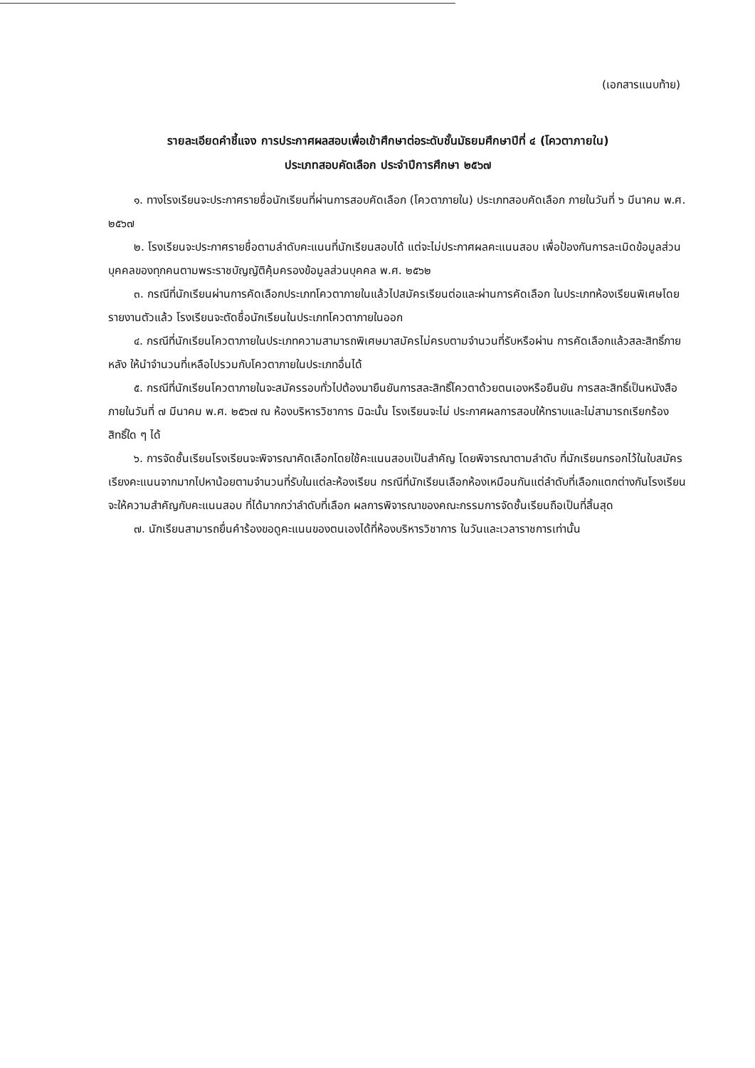(เอกสารแนบท้าย)
รายละเอียดคำชี้แจง การประกาศผลสอบเพื่อเข้าศึกษาต่อระดับชั้นมัธยมศึกษาปีที่ ๔ (โควตาภายใน)
ประเภทสอบคัดเลือก ประจำปีการศึกษา ๒๕๖๗
๑. ทางโรงเรียนจะประกาศรายชื่อนักเรียนที่ผ่านการสอบคัดเลือก (โควตาภายใน) ประเภทสอบคัดเลือก ภายในวันที่ ๖ มีนาคม พ.ศ. ๒๕๖๗
๒. โรงเรียนจะประกาศรายชื่อตามลำดับคะแนนที่นักเรียนสอบได้ แต่จะไม่ประกาศผลคะแนนสอบ เพื่อป้องกันการละเมิดข้อมูลส่วนบุคคลของทุกคนตามพระราชบัญญัติคุ้มครองข้อมูลส่วนบุคคล พ.ศ. ๒๕๖๒
๓. กรณีที่นักเรียนผ่านการคัดเลือกประเภทโควตาภายในแล้วไปสมัครเรียนต่อและผ่านการคัดเลือก ในประเภทห้องเรียนพิเศษโดยรายงานตัวแล้ว โรงเรียนจะตัดชื่อนักเรียนในประเภทโควตาภายในออก
๔. กรณีที่นักเรียนโควตาภายในประเภทความสามารถพิเศษมาสมัครไม่ครบตามจำนวนที่รับหรือผ่าน การคัดเลือกแล้วสละสิทธิ์ภายหลัง ให้นำจำนวนที่เหลือไปรวมกับโควตาภายในประเภทอื่นได้
๕. กรณีที่นักเรียนโควตาภายในจะสมัครรอบทั่วไปต้องมายืนยันการสละสิทธิ์โควตาด้วยตนเองหรือยืนยัน การสละสิทธิ์เป็นหนังสือ ภายในวันที่ ๗ มีนาคม พ.ศ. ๒๕๖๗ ณ ห้องบริหารวิชาการ มิฉะนั้น โรงเรียนจะไม่ ประกาศผลการสอบให้ทราบและไม่สามารถเรียกร้องสิทธิ์ใด ๆ ได้
๖. การจัดชั้นเรียนโรงเรียนจะพิจารณาคัดเลือกโดยใช้คะแนนสอบเป็นสำคัญ โดยพิจารณาตามลำดับ ที่นักเรียนกรอกไว้ในใบสมัคร เรียงคะแนนจากมากไปหาน้อยตามจำนวนที่รับในแต่ละห้องเรียน กรณีที่นักเรียนเลือกห้องเหมือนกันแต่ลำดับที่เลือกแตกต่างกันโรงเรียนจะให้ความสำคัญกับคะแนนสอบ ที่ได้มากกว่าลำดับที่เลือก ผลการพิจารณาของคณะกรรมการจัดชั้นเรียนถือเป็นที่สิ้นสุด
๗. นักเรียนสามารถยื่นคำร้องขอดูคะแนนของตนเองได้ที่ห้องบริหารวิชาการ ในวันและเวลาราชการเท่านั้น